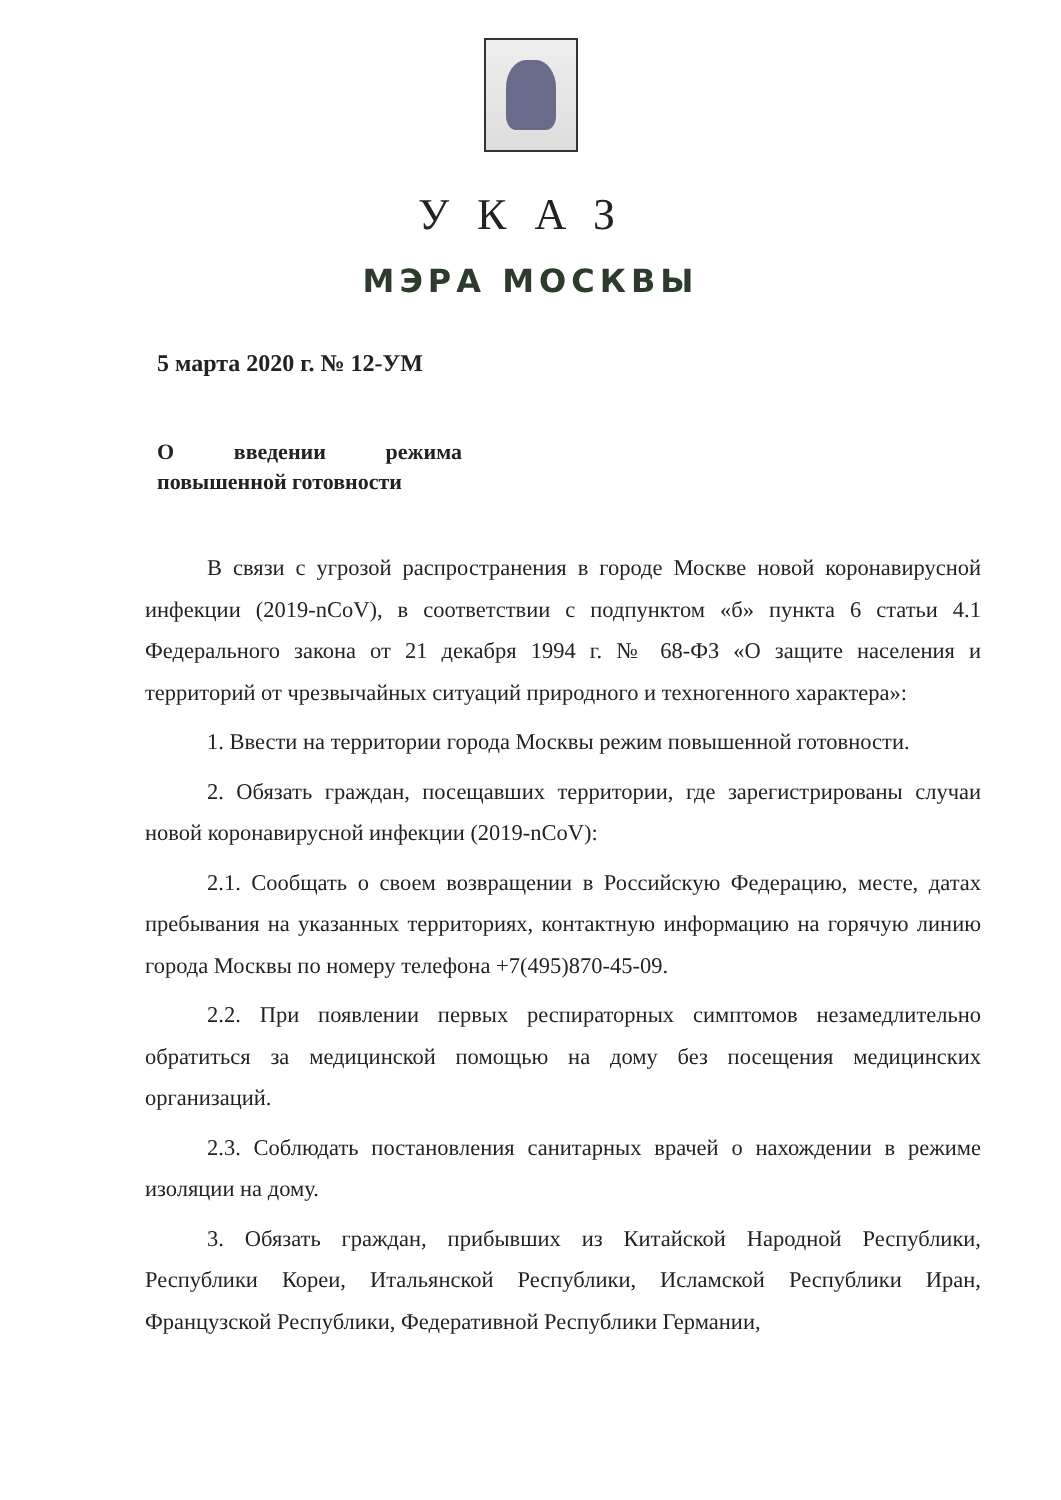УКАЗ
МЭРА МОСКВЫ
5 марта 2020 г. № 12-УМ
О введении режима повышенной готовности
В связи с угрозой распространения в городе Москве новой коронавирусной инфекции (2019-nCoV), в соответствии с подпунктом «б» пункта 6 статьи 4.1 Федерального закона от 21 декабря 1994 г. № 68-ФЗ «О защите населения и территорий от чрезвычайных ситуаций природного и техногенного характера»:
1. Ввести на территории города Москвы режим повышенной готовности.
2. Обязать граждан, посещавших территории, где зарегистрированы случаи новой коронавирусной инфекции (2019-nCoV):
2.1. Сообщать о своем возвращении в Российскую Федерацию, месте, датах пребывания на указанных территориях, контактную информацию на горячую линию города Москвы по номеру телефона +7(495)870-45-09.
2.2. При появлении первых респираторных симптомов незамедлительно обратиться за медицинской помощью на дому без посещения медицинских организаций.
2.3. Соблюдать постановления санитарных врачей о нахождении в режиме изоляции на дому.
3. Обязать граждан, прибывших из Китайской Народной Республики, Республики Кореи, Итальянской Республики, Исламской Республики Иран, Французской Республики, Федеративной Республики Германии,